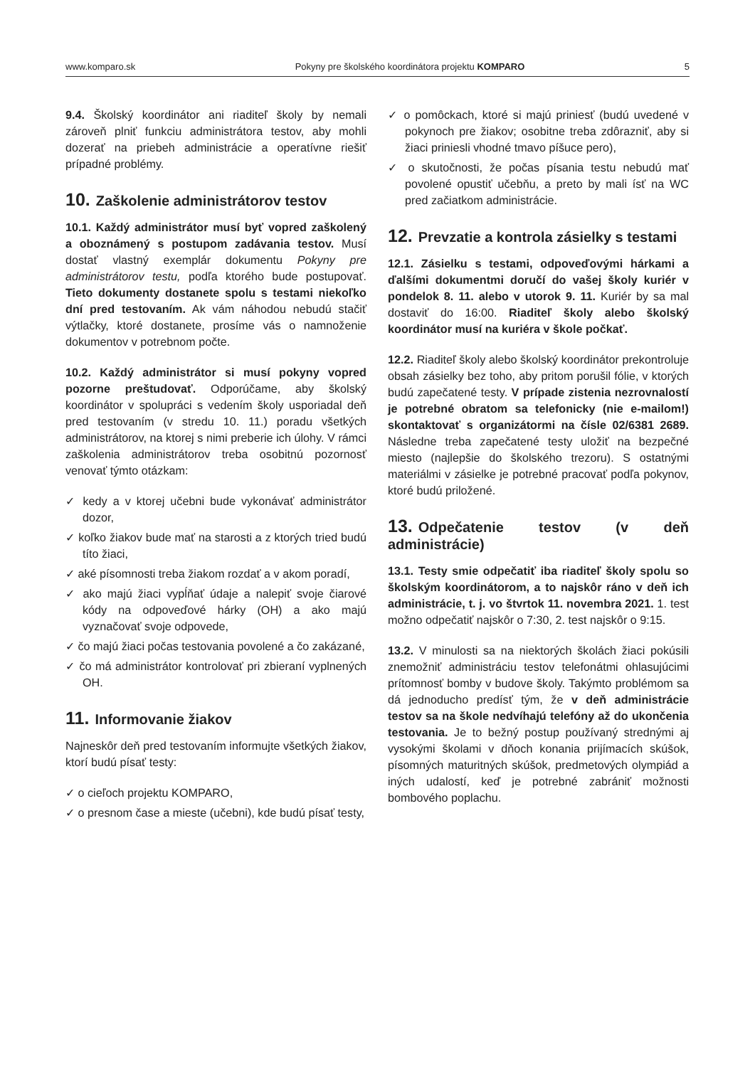www.komparo.sk Pokyny pre školského koordinátora projektu KOMPARO 5
9.4. Školský koordinátor ani riaditeľ školy by nemali zároveň plniť funkciu administrátora testov, aby mohli dozerať na priebeh administrácie a operatívne riešiť prípadné problémy.
10. Zaškolenie administrátorov testov
10.1. Každý administrátor musí byť vopred zaškolený a oboznámený s postupom zadávania testov. Musí dostať vlastný exemplár dokumentu Pokyny pre administrátorov testu, podľa ktorého bude postupovať. Tieto dokumenty dostanete spolu s testami niekoľko dní pred testovaním. Ak vám náhodou nebudú stačiť výtlačky, ktoré dostanete, prosíme vás o namnoženie dokumentov v potrebnom počte.
10.2. Každý administrátor si musí pokyny vopred pozorne preštudovať. Odporúčame, aby školský koordinátor v spolupráci s vedením školy usporiadal deň pred testovaním (v stredu 10. 11.) poradu všetkých administrátorov, na ktorej s nimi preberie ich úlohy. V rámci zaškolenia administrátorov treba osobitnú pozornosť venovať týmto otázkam:
✓ kedy a v ktorej učebni bude vykonávať administrátor dozor,
✓ koľko žiakov bude mať na starosti a z ktorých tried budú títo žiaci,
✓ aké písomnosti treba žiakom rozdať a v akom poradí,
✓ ako majú žiaci vypĺňať údaje a nalepiť svoje čiarové kódy na odpoveďové hárky (OH) a ako majú vyznačovať svoje odpovede,
✓ čo majú žiaci počas testovania povolené a čo zakázané,
✓ čo má administrátor kontrolovať pri zbieraní vyplnených OH.
11. Informovanie žiakov
Najneskôr deň pred testovaním informujte všetkých žiakov, ktorí budú písať testy:
✓ o cieľoch projektu KOMPARO,
✓ o presnom čase a mieste (učebni), kde budú písať testy,
✓ o pomôckach, ktoré si majú priniesť (budú uvedené v pokynoch pre žiakov; osobitne treba zdôrazniť, aby si žiaci priniesli vhodné tmavo píšuce pero),
✓ o skutočnosti, že počas písania testu nebudú mať povolené opustiť učebňu, a preto by mali ísť na WC pred začiatkom administrácie.
12. Prevzatie a kontrola zásielky s testami
12.1. Zásielku s testami, odpoveďovými hárkami a ďalšími dokumentmi doručí do vašej školy kuriér v pondelok 8. 11. alebo v utorok 9. 11. Kuriér by sa mal dostaviť do 16:00. Riaditeľ školy alebo školský koordinátor musí na kuriéra v škole počkať.
12.2. Riaditeľ školy alebo školský koordinátor prekontroluje obsah zásielky bez toho, aby pritom porušil fólie, v ktorých budú zapečatené testy. V prípade zistenia nezrovnalostí je potrebné obratom sa telefonicky (nie e-mailom!) skontaktovať s organizátormi na čísle 02/6381 2689. Následne treba zapečatené testy uložiť na bezpečné miesto (najlepšie do školského trezoru). S ostatnými materiálmi v zásielke je potrebné pracovať podľa pokynov, ktoré budú priložené.
13. Odpečatenie testov (v deň administrácie)
13.1. Testy smie odpečatiť iba riaditeľ školy spolu so školským koordinátorom, a to najskôr ráno v deň ich administrácie, t. j. vo štvrtok 11. novembra 2021. 1. test možno odpečatiť najskôr o 7:30, 2. test najskôr o 9:15.
13.2. V minulosti sa na niektorých školách žiaci pokúsili znemožniť administráciu testov telefonátmi ohlasujúcimi prítomnosť bomby v budove školy. Takýmto problémom sa dá jednoducho predísť tým, že v deň administrácie testov sa na škole nedvíhajú telefóny až do ukončenia testovania. Je to bežný postup používaný strednými aj vysokými školami v dňoch konania prijímacích skúšok, písomných maturitných skúšok, predmetových olympiád a iných udalostí, keď je potrebné zabrániť možnosti bombového poplachu.